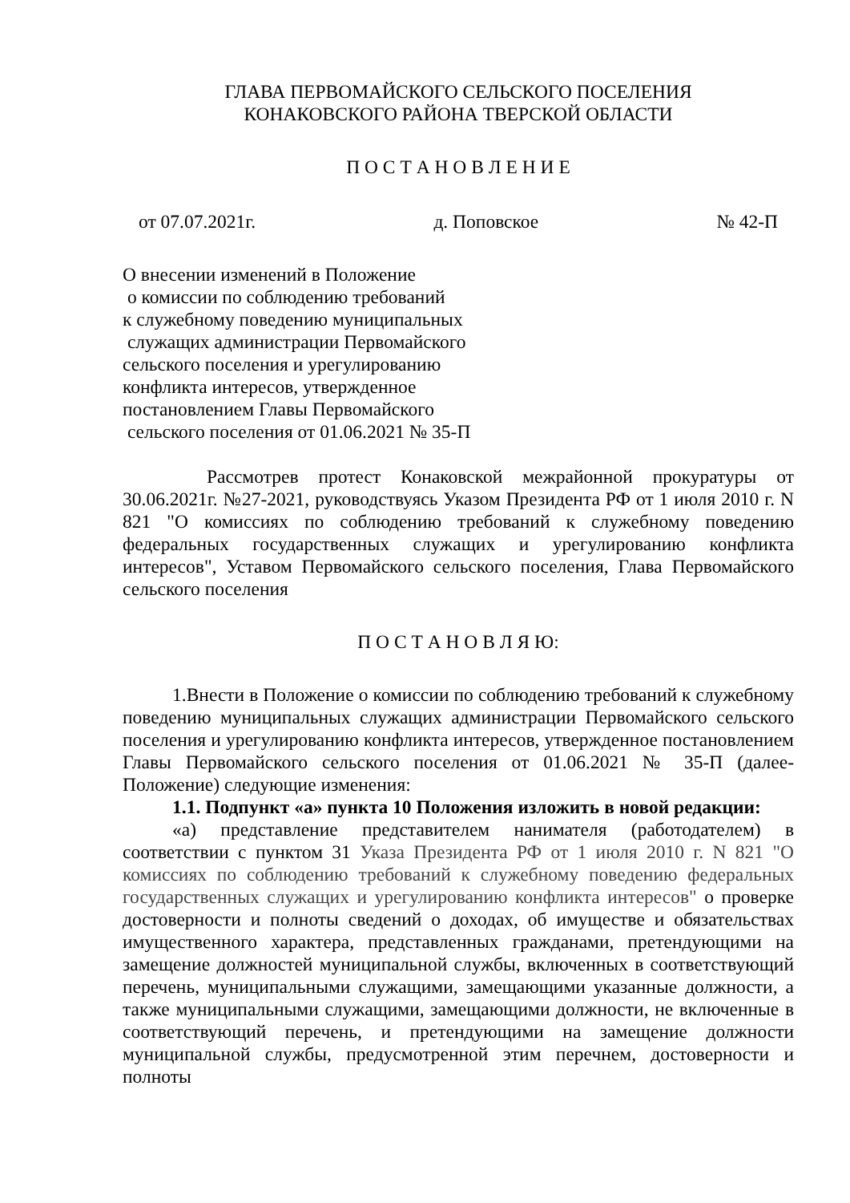ГЛАВА ПЕРВОМАЙСКОГО СЕЛЬСКОГО ПОСЕЛЕНИЯ
КОНАКОВСКОГО РАЙОНА ТВЕРСКОЙ ОБЛАСТИ
П О С Т А Н О В Л Е Н И Е
от 07.07.2021г. д. Поповское № 42-П
О внесении изменений в Положение
о комиссии по соблюдению требований
к служебному поведению муниципальных
служащих администрации Первомайского
сельского поселения и урегулированию
конфликта интересов, утвержденное
постановлением Главы Первомайского
сельского поселения от 01.06.2021 № 35-П
Рассмотрев протест Конаковской межрайонной прокуратуры от 30.06.2021г. №27-2021, руководствуясь Указом Президента РФ от 1 июля 2010 г. N 821 "О комиссиях по соблюдению требований к служебному поведению федеральных государственных служащих и урегулированию конфликта интересов", Уставом Первомайского сельского поселения, Глава Первомайского сельского поселения
П О С Т А Н О В Л Я Ю:
1.Внести в Положение о комиссии по соблюдению требований к служебному поведению муниципальных служащих администрации Первомайского сельского поселения и урегулированию конфликта интересов, утвержденное постановлением Главы Первомайского сельского поселения от 01.06.2021 № 35-П (далее- Положение) следующие изменения:
1.1. Подпункт «а» пункта 10 Положения изложить в новой редакции:
«а) представление представителем нанимателя (работодателем) в соответствии с пунктом 31 Указа Президента РФ от 1 июля 2010 г. N 821 "О комиссиях по соблюдению требований к служебному поведению федеральных государственных служащих и урегулированию конфликта интересов" о проверке достоверности и полноты сведений о доходах, об имуществе и обязательствах имущественного характера, представленных гражданами, претендующими на замещение должностей муниципальной службы, включенных в соответствующий перечень, муниципальными служащими, замещающими указанные должности, а также муниципальными служащими, замещающими должности, не включенные в соответствующий перечень, и претендующими на замещение должности муниципальной службы, предусмотренной этим перечнем, достоверности и полноты